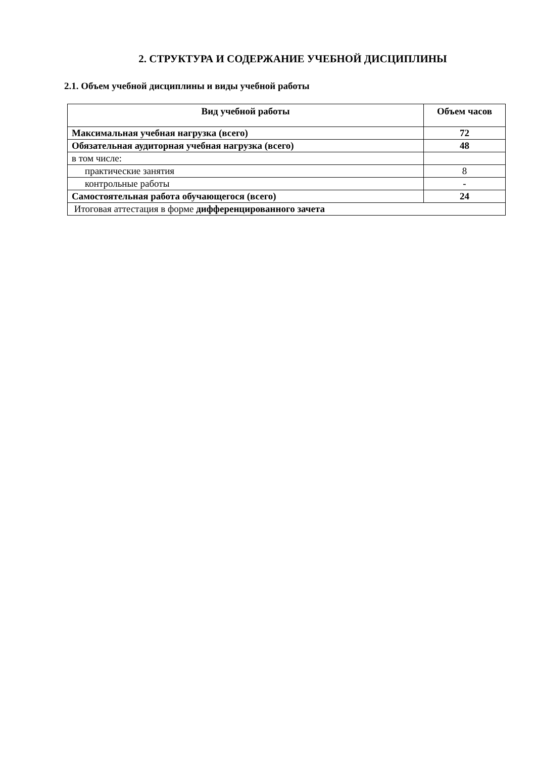2. СТРУКТУРА И СОДЕРЖАНИЕ УЧЕБНОЙ ДИСЦИПЛИНЫ
2.1. Объем учебной дисциплины и виды учебной работы
| Вид учебной работы | Объем часов |
| --- | --- |
| Максимальная учебная нагрузка (всего) | 72 |
| Обязательная аудиторная учебная нагрузка (всего) | 48 |
| в том числе: | |
| практические занятия | 8 |
| контрольные работы | - |
| Самостоятельная работа обучающегося (всего) | 24 |
| Итоговая аттестация в форме дифференцированного зачета | |